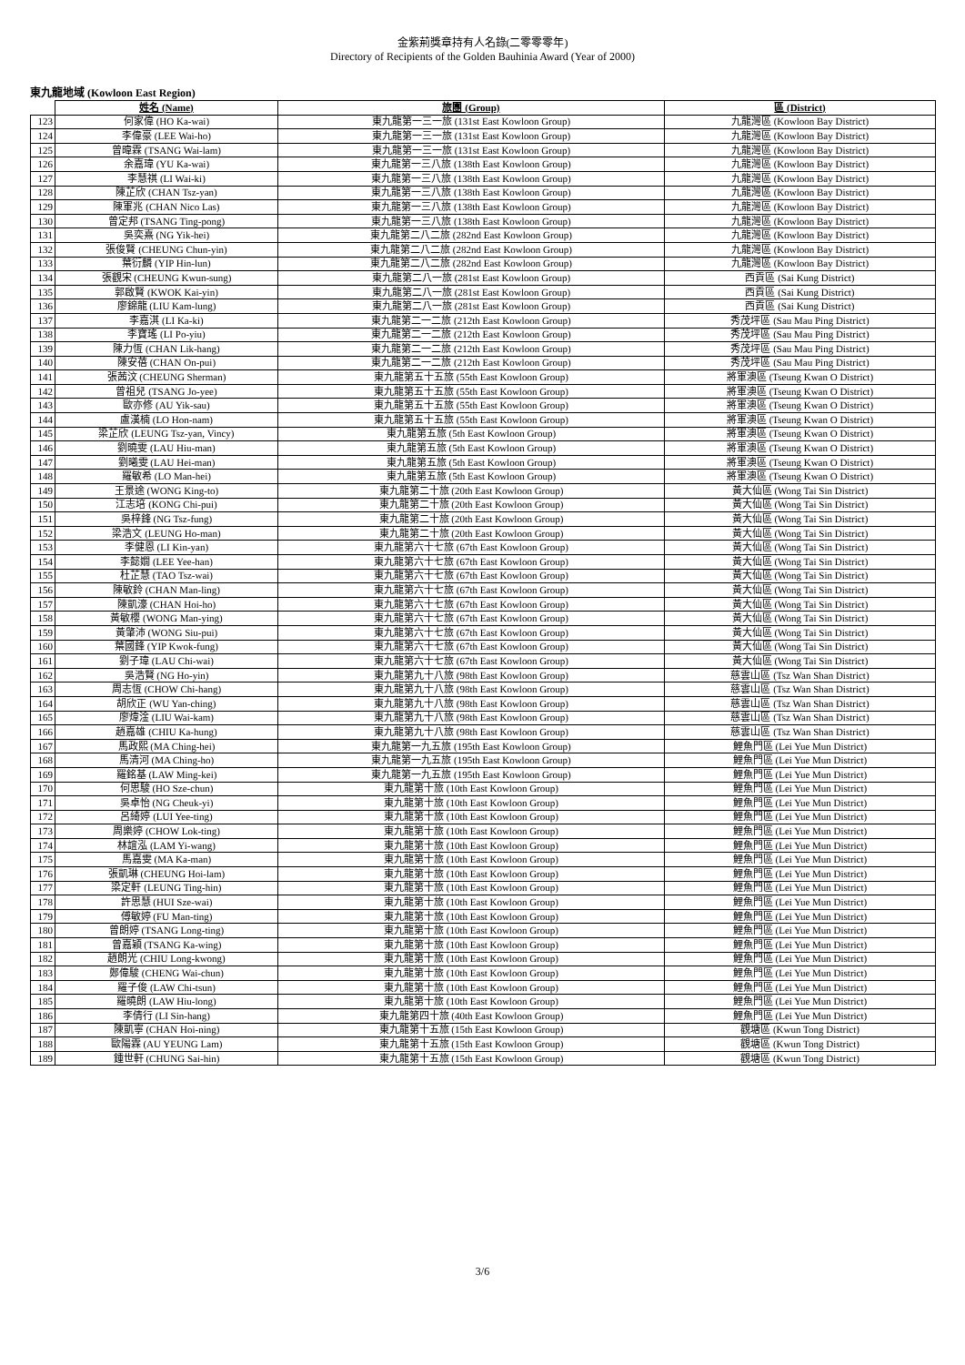金紫荊獎章持有人名錄(二零零零年)
Directory of Recipients of the Golden Bauhinia Award (Year of 2000)
東九龍地域 (Kowloon East Region)
| | 姓名 (Name) | 旅團 (Group) | 區 (District) |
| --- | --- | --- | --- |
| 123 | 何家偉 (HO Ka-wai) | 東九龍第一三一旅 (131st East Kowloon Group) | 九龍灣區 (Kowloon Bay District) |
| 124 | 李偉豪 (LEE Wai-ho) | 東九龍第一三一旅 (131st East Kowloon Group) | 九龍灣區 (Kowloon Bay District) |
| 125 | 曾暐霖 (TSANG Wai-lam) | 東九龍第一三一旅 (131st East Kowloon Group) | 九龍灣區 (Kowloon Bay District) |
| 126 | 余嘉瑋 (YU Ka-wai) | 東九龍第一三八旅 (138th East Kowloon Group) | 九龍灣區 (Kowloon Bay District) |
| 127 | 李慧祺 (LI Wai-ki) | 東九龍第一三八旅 (138th East Kowloon Group) | 九龍灣區 (Kowloon Bay District) |
| 128 | 陳芷欣 (CHAN Tsz-yan) | 東九龍第一三八旅 (138th East Kowloon Group) | 九龍灣區 (Kowloon Bay District) |
| 129 | 陳軍兆 (CHAN Nico Las) | 東九龍第一三八旅 (138th East Kowloon Group) | 九龍灣區 (Kowloon Bay District) |
| 130 | 曾定邦 (TSANG Ting-pong) | 東九龍第一三八旅 (138th East Kowloon Group) | 九龍灣區 (Kowloon Bay District) |
| 131 | 吳奕熹 (NG Yik-hei) | 東九龍第二八二旅 (282nd East Kowloon Group) | 九龍灣區 (Kowloon Bay District) |
| 132 | 張俊賢 (CHEUNG Chun-yin) | 東九龍第二八二旅 (282nd East Kowloon Group) | 九龍灣區 (Kowloon Bay District) |
| 133 | 葉衍麟 (YIP Hin-lun) | 東九龍第二八二旅 (282nd East Kowloon Group) | 九龍灣區 (Kowloon Bay District) |
| 134 | 張觀宋 (CHEUNG Kwun-sung) | 東九龍第二八一旅 (281st East Kowloon Group) | 西貢區 (Sai Kung District) |
| 135 | 郭啟賢 (KWOK Kai-yin) | 東九龍第二八一旅 (281st East Kowloon Group) | 西貢區 (Sai Kung District) |
| 136 | 廖錦龍 (LIU Kam-lung) | 東九龍第二八一旅 (281st East Kowloon Group) | 西貢區 (Sai Kung District) |
| 137 | 李嘉淇 (LI Ka-ki) | 東九龍第二一二旅 (212th East Kowloon Group) | 秀茂坪區 (Sau Mau Ping District) |
| 138 | 李寶瑤 (LI Po-yiu) | 東九龍第二一二旅 (212th East Kowloon Group) | 秀茂坪區 (Sau Mau Ping District) |
| 139 | 陳力恆 (CHAN Lik-hang) | 東九龍第二一二旅 (212th East Kowloon Group) | 秀茂坪區 (Sau Mau Ping District) |
| 140 | 陳安蓓 (CHAN On-pui) | 東九龍第二一二旅 (212th East Kowloon Group) | 秀茂坪區 (Sau Mau Ping District) |
| 141 | 張茜汶 (CHEUNG Sherman) | 東九龍第五十五旅 (55th East Kowloon Group) | 將軍澳區 (Tseung Kwan O District) |
| 142 | 曾祖兒 (TSANG Jo-yee) | 東九龍第五十五旅 (55th East Kowloon Group) | 將軍澳區 (Tseung Kwan O District) |
| 143 | 歐亦修 (AU Yik-sau) | 東九龍第五十五旅 (55th East Kowloon Group) | 將軍澳區 (Tseung Kwan O District) |
| 144 | 盧漢楠 (LO Hon-nam) | 東九龍第五十五旅 (55th East Kowloon Group) | 將軍澳區 (Tseung Kwan O District) |
| 145 | 梁芷欣 (LEUNG Tsz-yan, Vincy) | 東九龍第五旅 (5th East Kowloon Group) | 將軍澳區 (Tseung Kwan O District) |
| 146 | 劉曉雯 (LAU Hiu-man) | 東九龍第五旅 (5th East Kowloon Group) | 將軍澳區 (Tseung Kwan O District) |
| 147 | 劉曦雯 (LAU Hei-man) | 東九龍第五旅 (5th East Kowloon Group) | 將軍澳區 (Tseung Kwan O District) |
| 148 | 羅敏希 (LO Man-hei) | 東九龍第五旅 (5th East Kowloon Group) | 將軍澳區 (Tseung Kwan O District) |
| 149 | 王景途 (WONG King-to) | 東九龍第二十旅 (20th East Kowloon Group) | 黃大仙區 (Wong Tai Sin District) |
| 150 | 江志培 (KONG Chi-pui) | 東九龍第二十旅 (20th East Kowloon Group) | 黃大仙區 (Wong Tai Sin District) |
| 151 | 吳梓鋒 (NG Tsz-fung) | 東九龍第二十旅 (20th East Kowloon Group) | 黃大仙區 (Wong Tai Sin District) |
| 152 | 梁浩文 (LEUNG Ho-man) | 東九龍第二十旅 (20th East Kowloon Group) | 黃大仙區 (Wong Tai Sin District) |
| 153 | 李健恩 (LI Kin-yan) | 東九龍第六十七旅 (67th East Kowloon Group) | 黃大仙區 (Wong Tai Sin District) |
| 154 | 李懿嫺 (LEE Yee-han) | 東九龍第六十七旅 (67th East Kowloon Group) | 黃大仙區 (Wong Tai Sin District) |
| 155 | 杜芷慧 (TAO Tsz-wai) | 東九龍第六十七旅 (67th East Kowloon Group) | 黃大仙區 (Wong Tai Sin District) |
| 156 | 陳敏鈴 (CHAN Man-ling) | 東九龍第六十七旅 (67th East Kowloon Group) | 黃大仙區 (Wong Tai Sin District) |
| 157 | 陳凱濠 (CHAN Hoi-ho) | 東九龍第六十七旅 (67th East Kowloon Group) | 黃大仙區 (Wong Tai Sin District) |
| 158 | 黃敏櫻 (WONG Man-ying) | 東九龍第六十七旅 (67th East Kowloon Group) | 黃大仙區 (Wong Tai Sin District) |
| 159 | 黃肇沛 (WONG Siu-pui) | 東九龍第六十七旅 (67th East Kowloon Group) | 黃大仙區 (Wong Tai Sin District) |
| 160 | 葉國鋒 (YIP Kwok-fung) | 東九龍第六十七旅 (67th East Kowloon Group) | 黃大仙區 (Wong Tai Sin District) |
| 161 | 劉子瑋 (LAU Chi-wai) | 東九龍第六十七旅 (67th East Kowloon Group) | 黃大仙區 (Wong Tai Sin District) |
| 162 | 吳浩賢 (NG Ho-yin) | 東九龍第九十八旅 (98th East Kowloon Group) | 慈雲山區 (Tsz Wan Shan District) |
| 163 | 周志恆 (CHOW Chi-hang) | 東九龍第九十八旅 (98th East Kowloon Group) | 慈雲山區 (Tsz Wan Shan District) |
| 164 | 胡欣正 (WU Yan-ching) | 東九龍第九十八旅 (98th East Kowloon Group) | 慈雲山區 (Tsz Wan Shan District) |
| 165 | 廖煒淦 (LIU Wai-kam) | 東九龍第九十八旅 (98th East Kowloon Group) | 慈雲山區 (Tsz Wan Shan District) |
| 166 | 趙嘉雄 (CHIU Ka-hung) | 東九龍第九十八旅 (98th East Kowloon Group) | 慈雲山區 (Tsz Wan Shan District) |
| 167 | 馬政熙 (MA Ching-hei) | 東九龍第一九五旅 (195th East Kowloon Group) | 鯉魚門區 (Lei Yue Mun District) |
| 168 | 馬清河 (MA Ching-ho) | 東九龍第一九五旅 (195th East Kowloon Group) | 鯉魚門區 (Lei Yue Mun District) |
| 169 | 羅銘基 (LAW Ming-kei) | 東九龍第一九五旅 (195th East Kowloon Group) | 鯉魚門區 (Lei Yue Mun District) |
| 170 | 何思駿 (HO Sze-chun) | 東九龍第十旅 (10th East Kowloon Group) | 鯉魚門區 (Lei Yue Mun District) |
| 171 | 吳卓怡 (NG Cheuk-yi) | 東九龍第十旅 (10th East Kowloon Group) | 鯉魚門區 (Lei Yue Mun District) |
| 172 | 呂綺婷 (LUI Yee-ting) | 東九龍第十旅 (10th East Kowloon Group) | 鯉魚門區 (Lei Yue Mun District) |
| 173 | 周樂婷 (CHOW Lok-ting) | 東九龍第十旅 (10th East Kowloon Group) | 鯉魚門區 (Lei Yue Mun District) |
| 174 | 林誼泓 (LAM Yi-wang) | 東九龍第十旅 (10th East Kowloon Group) | 鯉魚門區 (Lei Yue Mun District) |
| 175 | 馬嘉雯 (MA Ka-man) | 東九龍第十旅 (10th East Kowloon Group) | 鯉魚門區 (Lei Yue Mun District) |
| 176 | 張凱琳 (CHEUNG Hoi-lam) | 東九龍第十旅 (10th East Kowloon Group) | 鯉魚門區 (Lei Yue Mun District) |
| 177 | 梁定軒 (LEUNG Ting-hin) | 東九龍第十旅 (10th East Kowloon Group) | 鯉魚門區 (Lei Yue Mun District) |
| 178 | 許思慧 (HUI Sze-wai) | 東九龍第十旅 (10th East Kowloon Group) | 鯉魚門區 (Lei Yue Mun District) |
| 179 | 傅敏婷 (FU Man-ting) | 東九龍第十旅 (10th East Kowloon Group) | 鯉魚門區 (Lei Yue Mun District) |
| 180 | 曾朗婷 (TSANG Long-ting) | 東九龍第十旅 (10th East Kowloon Group) | 鯉魚門區 (Lei Yue Mun District) |
| 181 | 曾嘉穎 (TSANG Ka-wing) | 東九龍第十旅 (10th East Kowloon Group) | 鯉魚門區 (Lei Yue Mun District) |
| 182 | 趙朗光 (CHIU Long-kwong) | 東九龍第十旅 (10th East Kowloon Group) | 鯉魚門區 (Lei Yue Mun District) |
| 183 | 鄭偉駿 (CHENG Wai-chun) | 東九龍第十旅 (10th East Kowloon Group) | 鯉魚門區 (Lei Yue Mun District) |
| 184 | 羅子俊 (LAW Chi-tsun) | 東九龍第十旅 (10th East Kowloon Group) | 鯉魚門區 (Lei Yue Mun District) |
| 185 | 羅曉朗 (LAW Hiu-long) | 東九龍第十旅 (10th East Kowloon Group) | 鯉魚門區 (Lei Yue Mun District) |
| 186 | 李倩行 (LI Sin-hang) | 東九龍第四十旅 (40th East Kowloon Group) | 鯉魚門區 (Lei Yue Mun District) |
| 187 | 陳凱寧 (CHAN Hoi-ning) | 東九龍第十五旅 (15th East Kowloon Group) | 觀塘區 (Kwun Tong District) |
| 188 | 歐陽霖 (AU YEUNG Lam) | 東九龍第十五旅 (15th East Kowloon Group) | 觀塘區 (Kwun Tong District) |
| 189 | 鍾世軒 (CHUNG Sai-hin) | 東九龍第十五旅 (15th East Kowloon Group) | 觀塘區 (Kwun Tong District) |
3/6